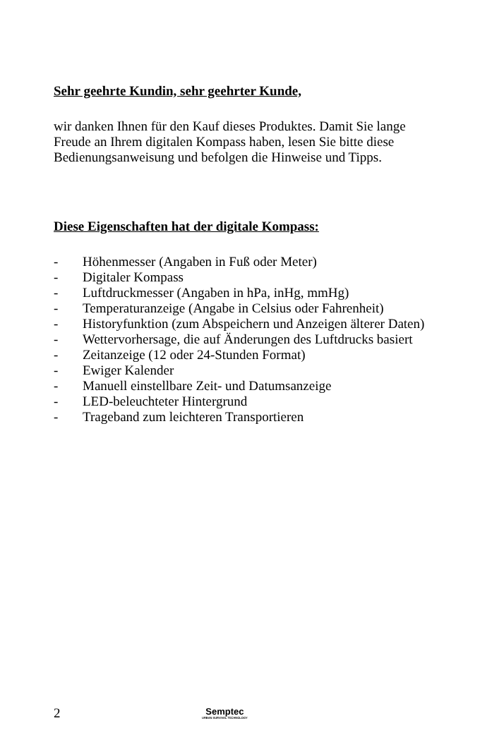Sehr geehrte Kundin, sehr geehrter Kunde,
wir danken Ihnen für den Kauf dieses Produktes. Damit Sie lange Freude an Ihrem digitalen Kompass haben, lesen Sie bitte diese Bedienungsanweisung und befolgen die Hinweise und Tipps.
Diese Eigenschaften hat der digitale Kompass:
- Höhenmesser (Angaben in Fuß oder Meter)
- Digitaler Kompass
- Luftdruckmesser (Angaben in hPa, inHg, mmHg)
- Temperaturanzeige (Angabe in Celsius oder Fahrenheit)
- Historyfunktion (zum Abspeichern und Anzeigen älterer Daten)
- Wettervorhersage, die auf Änderungen des Luftdrucks basiert
- Zeitanzeige (12 oder 24-Stunden Format)
- Ewiger Kalender
- Manuell einstellbare Zeit- und Datumsanzeige
- LED-beleuchteter Hintergrund
- Trageband zum leichteren Transportieren
2 Semptec
URBAN SURVIVAL TECHNOLOGY